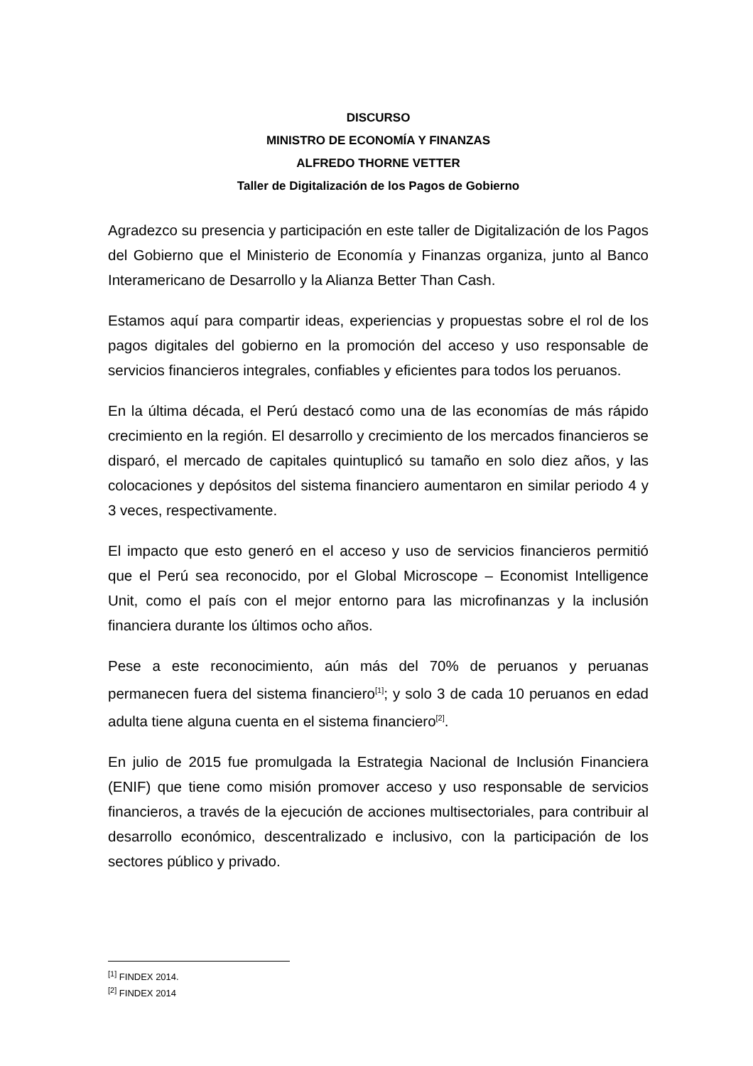DISCURSO
MINISTRO DE ECONOMÍA Y FINANZAS
ALFREDO THORNE VETTER
Taller de Digitalización de los Pagos de Gobierno
Agradezco su presencia y participación en este taller de Digitalización de los Pagos del Gobierno que el Ministerio de Economía y Finanzas organiza, junto al Banco Interamericano de Desarrollo y la Alianza Better Than Cash.
Estamos aquí para compartir ideas, experiencias y propuestas sobre el rol de los pagos digitales del gobierno en la promoción del acceso y uso responsable de servicios financieros integrales, confiables y eficientes para todos los peruanos.
En la última década, el Perú destacó como una de las economías de más rápido crecimiento en la región. El desarrollo y crecimiento de los mercados financieros se disparó, el mercado de capitales quintuplicó su tamaño en solo diez años, y las colocaciones y depósitos del sistema financiero aumentaron en similar periodo 4 y 3 veces, respectivamente.
El impacto que esto generó en el acceso y uso de servicios financieros permitió que el Perú sea reconocido, por el Global Microscope – Economist Intelligence Unit, como el país con el mejor entorno para las microfinanzas y la inclusión financiera durante los últimos ocho años.
Pese a este reconocimiento, aún más del 70% de peruanos y peruanas permanecen fuera del sistema financiero<sup>[1]</sup>; y solo 3 de cada 10 peruanos en edad adulta tiene alguna cuenta en el sistema financiero<sup>[2]</sup>.
En julio de 2015 fue promulgada la Estrategia Nacional de Inclusión Financiera (ENIF) que tiene como misión promover acceso y uso responsable de servicios financieros, a través de la ejecución de acciones multisectoriales, para contribuir al desarrollo económico, descentralizado e inclusivo, con la participación de los sectores público y privado.
<sup>[1]</sup> FINDEX 2014.
<sup>[2]</sup> FINDEX 2014